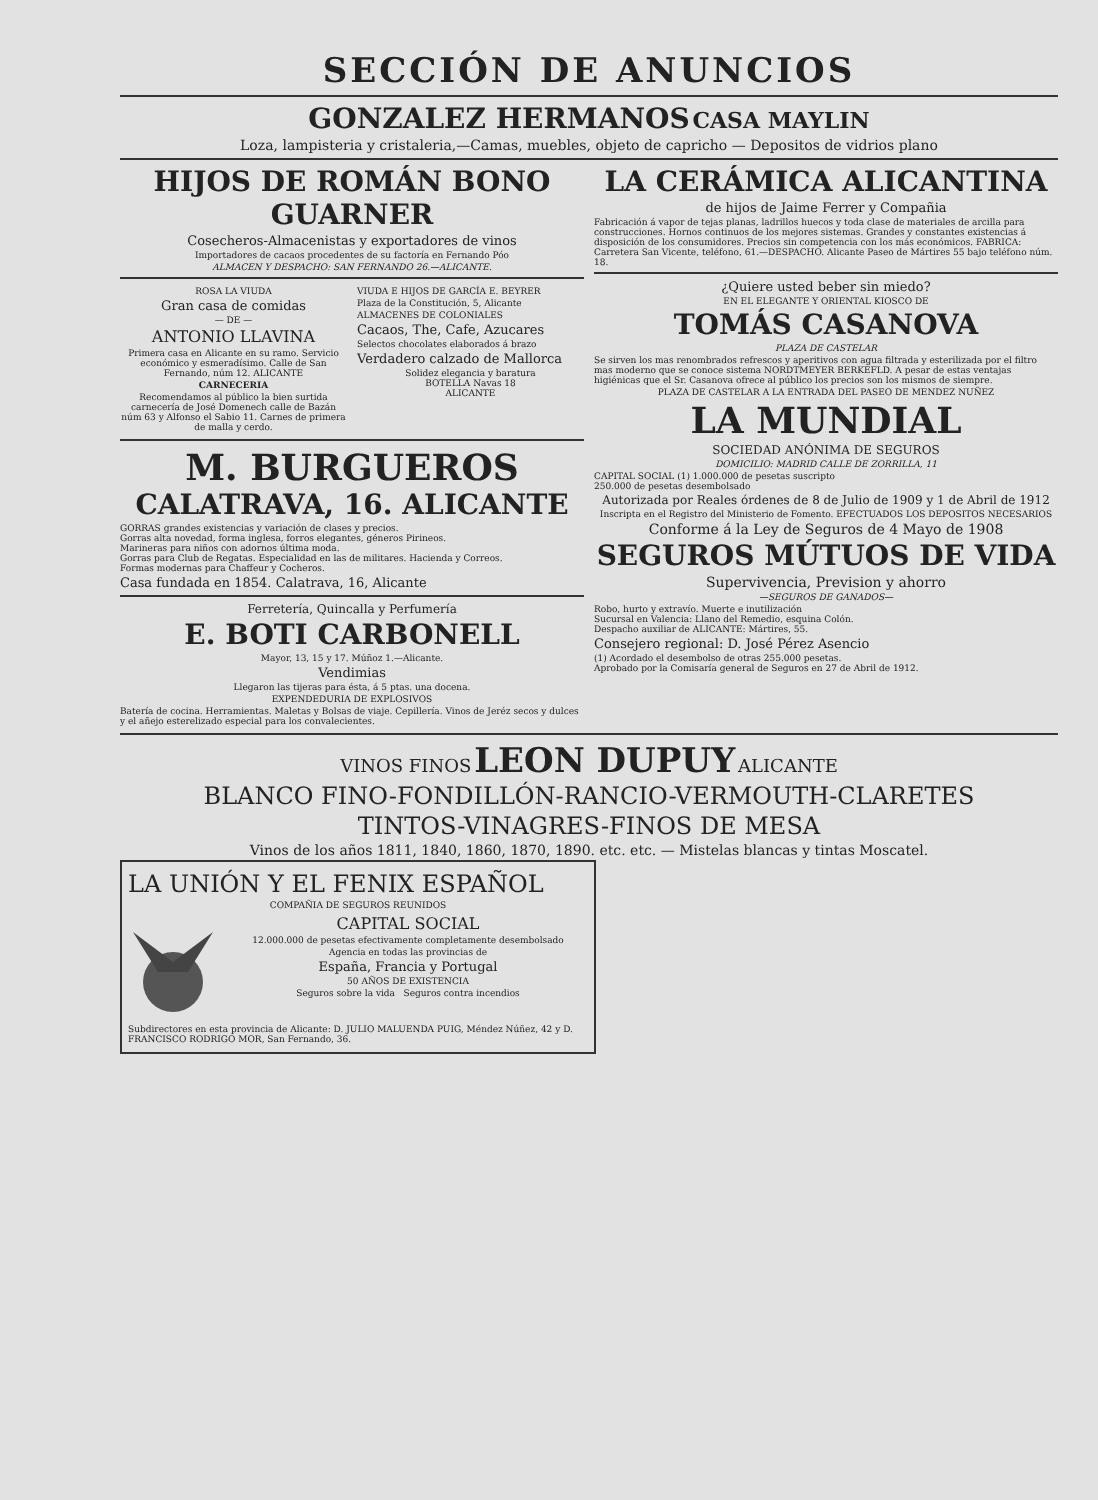SECCIÓN DE ANUNCIOS
GONZALEZ HERMANOS CASA MAYLIN
Loza, lampisteria y cristaleria,—Camas, muebles, objeto de capricho — Depositos de vidrios plano
HIJOS DE ROMÁN BONO GUARNER
Cosecheros-Almacenistas y exportadores de vinos
Importadores de cacaos procedentes de su factoría en Fernando Póo
ALMACEN Y DESPACHO: SAN FERNANDO 26.—ALICANTE.
ROSA LA VIUDA
Gran casa de comidas
— DE —
ANTONIO LLAVINA
Primera casa en Alicante en su ramo. Servicio económico y esmeradísimo. Calle de San Fernando, núm 12. ALICANTE
CARNECERIA
Recomendamos al público la bien surtida carnecería de José Domenech calle de Bazán núm 63 y Alfonso el Sabio 11. Carnes de primera de malla y cerdo.
VIUDA E HIJOS DE GARCÍA E. BEYRER
Plaza de la Constitución, 5, Alicante
ALMACENES DE COLONIALES
Cacaos, The, Cafe, Azucares
Selectos chocolates elaborados á brazo
Verdadero calzado de Mallorca
Solidez elegancia y baratura
BOTELLA Navas 18
ALICANTE
M. BURGUEROS
CALATRAVA, 16. ALICANTE
GORRAS grandes existencias y variación de clases y precios.
Gorras alta novedad, forma inglesa, forros elegantes, géneros Pirineos.
Marineras para niños con adornos última moda.
Gorras para Club de Regatas. Especialidad en las de militares. Hacienda y Correos.
Formas modernas para Chaffeur y Cocheros.
Casa fundada en 1854. Calatrava, 16, Alicante
Ferretería, Quincalla y Perfumería
E. BOTI CARBONELL
Mayor, 13, 15 y 17. Múñoz 1.—Alicante.
Vendimias
Llegaron las tijeras para ésta, á 5 ptas. una docena.
EXPENDEDURIA DE EXPLOSIVOS
Batería de cocina. Herramientas. Maletas y Bolsas de viaje. Cepillería. Vinos de Jeréz secos y dulces y el añejo esterelizado especial para los convalecientes.
LA CERÁMICA ALICANTINA
de hijos de Jaime Ferrer y Compañia
Fabricación á vapor de tejas planas, ladrillos huecos y toda clase de materiales de arcilla para construcciones. Hornos continuos de los mejores sistemas. Grandes y constantes existencias á disposición de los consumidores. Precios sin competencia con los más económicos. FABRICA: Carretera San Vicente, teléfono, 61.—DESPACHO. Alicante Paseo de Mártires 55 bajo teléfono núm. 18.
¿Quiere usted beber sin miedo?
EN EL ELEGANTE Y ORIENTAL KIOSCO DE
TOMÁS CASANOVA
PLAZA DE CASTELAR
Se sirven los mas renombrados refrescos y aperitivos con agua filtrada y esterilizada por el filtro mas moderno que se conoce sistema NORDTMEYER BERKEFLD. A pesar de estas ventajas higiénicas que el Sr. Casanova ofrece al público los precios son los mismos de siempre.
PLAZA DE CASTELAR A LA ENTRADA DEL PASEO DE MENDEZ NUÑEZ
LA MUNDIAL
SOCIEDAD ANÓNIMA DE SEGUROS
DOMICILIO: MADRID CALLE DE ZORRILLA, 11
CAPITAL SOCIAL (1) 1.000.000 de pesetas suscripto
250.000 de pesetas desembolsado
Autorizada por Reales órdenes de 8 de Julio de 1909 y 1 de Abril de 1912
Inscripta en el Registro del Ministerio de Fomento. EFECTUADOS LOS DEPOSITOS NECESARIOS
Conforme á la Ley de Seguros de 4 Mayo de 1908
SEGUROS MÚTUOS DE VIDA
Supervivencia, Prevision y ahorro
—SEGUROS DE GANADOS—
Robo, hurto y extravío. Muerte e inutilización
Sucursal en Valencia: Llano del Remedio, esquina Colón.
Despacho auxiliar de ALICANTE: Mártires, 55.
Consejero regional: D. José Pérez Asencio
(1) Acordado el desembolso de otras 255.000 pesetas.
Aprobado por la Comisaría general de Seguros en 27 de Abril de 1912.
VINOS FINOS LEON DUPUY ALICANTE
BLANCO FINO-FONDILLÓN-RANCIO-VERMOUTH-CLARETES
TINTOS-VINAGRES-FINOS DE MESA
Vinos de los años 1811, 1840, 1860, 1870, 1890. etc. etc. — Mistelas blancas y tintas Moscatel.
LA UNIÓN Y EL FENIX ESPAÑOL
COMPAÑIA DE SEGUROS REUNIDOS
CAPITAL SOCIAL
12.000.000 de pesetas efectivamente completamente desembolsado
Agencia en todas las provincias de
España, Francia y Portugal
50 AÑOS DE EXISTENCIA
Seguros sobre la vida Seguros contra incendios
Subdirectores en esta provincia de Alicante: D. JULIO MALUENDA PUIG, Méndez Núñez, 42 y D. FRANCISCO RODRIGO MOR, San Fernando, 36.